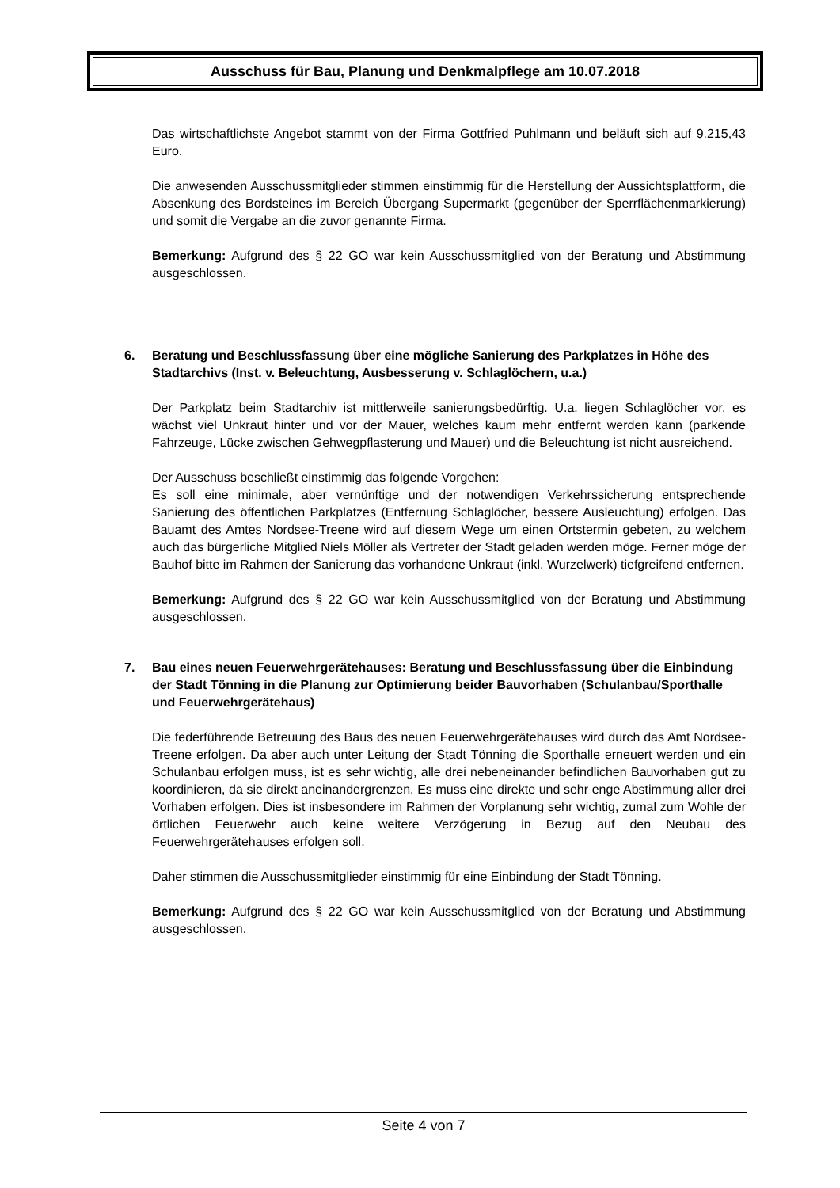Ausschuss für Bau, Planung und Denkmalpflege am 10.07.2018
Das wirtschaftlichste Angebot stammt von der Firma Gottfried Puhlmann und beläuft sich auf 9.215,43 Euro.
Die anwesenden Ausschussmitglieder stimmen einstimmig für die Herstellung der Aussichtsplattform, die Absenkung des Bordsteines im Bereich Übergang Supermarkt (gegenüber der Sperrflächenmarkierung) und somit die Vergabe an die zuvor genannte Firma.
Bemerkung: Aufgrund des § 22 GO war kein Ausschussmitglied von der Beratung und Abstimmung ausgeschlossen.
6. Beratung und Beschlussfassung über eine mögliche Sanierung des Parkplatzes in Höhe des Stadtarchivs (Inst. v. Beleuchtung, Ausbesserung v. Schlaglöchern, u.a.)
Der Parkplatz beim Stadtarchiv ist mittlerweile sanierungsbedürftig. U.a. liegen Schlaglöcher vor, es wächst viel Unkraut hinter und vor der Mauer, welches kaum mehr entfernt werden kann (parkende Fahrzeuge, Lücke zwischen Gehwegpflasterung und Mauer) und die Beleuchtung ist nicht ausreichend.
Der Ausschuss beschließt einstimmig das folgende Vorgehen:
Es soll eine minimale, aber vernünftige und der notwendigen Verkehrssicherung entsprechende Sanierung des öffentlichen Parkplatzes (Entfernung Schlaglöcher, bessere Ausleuchtung) erfolgen. Das Bauamt des Amtes Nordsee-Treene wird auf diesem Wege um einen Ortstermin gebeten, zu welchem auch das bürgerliche Mitglied Niels Möller als Vertreter der Stadt geladen werden möge. Ferner möge der Bauhof bitte im Rahmen der Sanierung das vorhandene Unkraut (inkl. Wurzelwerk) tiefgreifend entfernen.
Bemerkung: Aufgrund des § 22 GO war kein Ausschussmitglied von der Beratung und Abstimmung ausgeschlossen.
7. Bau eines neuen Feuerwehrgerätehauses: Beratung und Beschlussfassung über die Einbindung der Stadt Tönning in die Planung zur Optimierung beider Bauvorhaben (Schulanbau/Sporthalle und Feuerwehrgerätehaus)
Die federführende Betreuung des Baus des neuen Feuerwehrgerätehauses wird durch das Amt Nordsee-Treene erfolgen. Da aber auch unter Leitung der Stadt Tönning die Sporthalle erneuert werden und ein Schulanbau erfolgen muss, ist es sehr wichtig, alle drei nebeneinander befindlichen Bauvorhaben gut zu koordinieren, da sie direkt aneinandergrenzen. Es muss eine direkte und sehr enge Abstimmung aller drei Vorhaben erfolgen. Dies ist insbesondere im Rahmen der Vorplanung sehr wichtig, zumal zum Wohle der örtlichen Feuerwehr auch keine weitere Verzögerung in Bezug auf den Neubau des Feuerwehrgerätehauses erfolgen soll.
Daher stimmen die Ausschussmitglieder einstimmig für eine Einbindung der Stadt Tönning.
Bemerkung: Aufgrund des § 22 GO war kein Ausschussmitglied von der Beratung und Abstimmung ausgeschlossen.
Seite 4 von 7